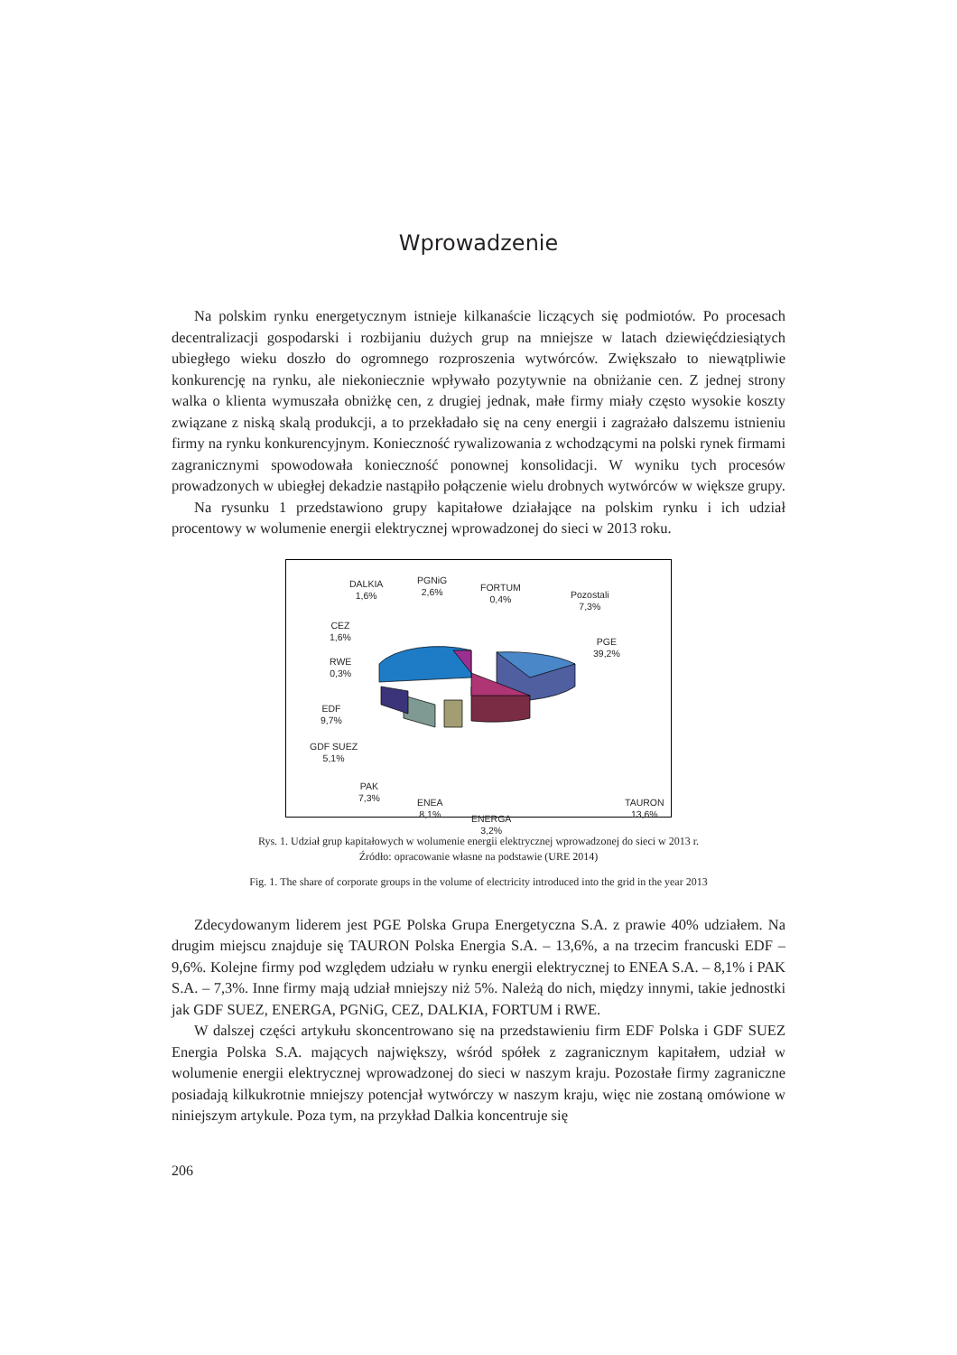Wprowadzenie
Na polskim rynku energetycznym istnieje kilkanaście liczących się podmiotów. Po procesach decentralizacji gospodarski i rozbijaniu dużych grup na mniejsze w latach dziewięćdziesiątych ubiegłego wieku doszło do ogromnego rozproszenia wytwórców. Zwiększało to niewątpliwie konkurencję na rynku, ale niekoniecznie wpływało pozytywnie na obniżanie cen. Z jednej strony walka o klienta wymuszała obniżkę cen, z drugiej jednak, małe firmy miały często wysokie koszty związane z niską skalą produkcji, a to przekładało się na ceny energii i zagrażało dalszemu istnieniu firmy na rynku konkurencyjnym. Konieczność rywalizowania z wchodzącymi na polski rynek firmami zagranicznymi spowodowała konieczność ponownej konsolidacji. W wyniku tych procesów prowadzonych w ubiegłej dekadzie nastąpiło połączenie wielu drobnych wytwórców w większe grupy.
Na rysunku 1 przedstawiono grupy kapitałowe działające na polskim rynku i ich udział procentowy w wolumenie energii elektrycznej wprowadzonej do sieci w 2013 roku.
DALKIA
1,6%
PGNiG
2,6%
FORTUM
0,4%
Pozostali
7,3%
CEZ
1,6%
PGE
39,2%
RWE
0,3%
EDF
9,7%
GDF SUEZ
5,1%
PAK
7,3%
ENEA
8,1%
ENERGA
3,2%
TAURON
13,6%
Rys. 1. Udział grup kapitałowych w wolumenie energii elektrycznej wprowadzonej do sieci w 2013 r.
Źródło: opracowanie własne na podstawie (URE 2014)
Fig. 1. The share of corporate groups in the volume of electricity introduced into the grid in the year 2013
Zdecydowanym liderem jest PGE Polska Grupa Energetyczna S.A. z prawie 40% udziałem. Na drugim miejscu znajduje się TAURON Polska Energia S.A. – 13,6%, a na trzecim francuski EDF – 9,6%. Kolejne firmy pod względem udziału w rynku energii elektrycznej to ENEA S.A. – 8,1% i PAK S.A. – 7,3%. Inne firmy mają udział mniejszy niż 5%. Należą do nich, między innymi, takie jednostki jak GDF SUEZ, ENERGA, PGNiG, CEZ, DALKIA, FORTUM i RWE.
W dalszej części artykułu skoncentrowano się na przedstawieniu firm EDF Polska i GDF SUEZ Energia Polska S.A. mających największy, wśród spółek z zagranicznym kapitałem, udział w wolumenie energii elektrycznej wprowadzonej do sieci w naszym kraju. Pozostałe firmy zagraniczne posiadają kilkukrotnie mniejszy potencjał wytwórczy w naszym kraju, więc nie zostaną omówione w niniejszym artykule. Poza tym, na przykład Dalkia koncentruje się
206